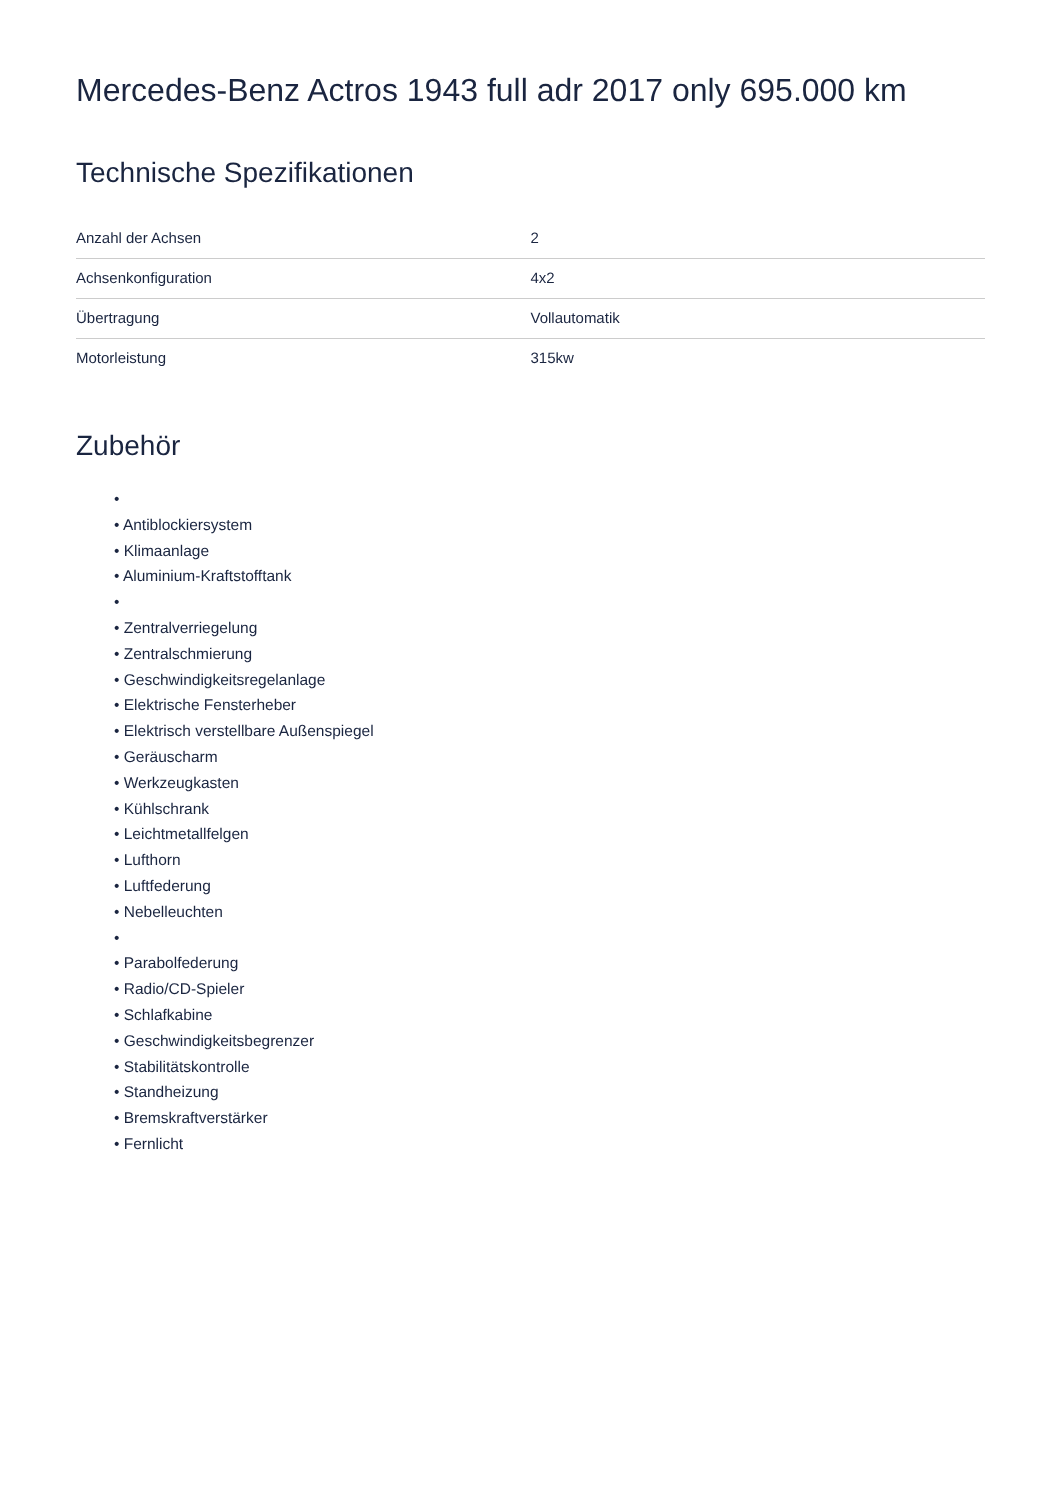Mercedes-Benz Actros 1943 full adr 2017 only 695.000 km
Technische Spezifikationen
| Anzahl der Achsen | 2 |
| Achsenkonfiguration | 4x2 |
| Übertragung | Vollautomatik |
| Motorleistung | 315kw |
Zubehör
•
• Antiblockiersystem
• Klimaanlage
• Aluminium-Kraftstofftank
•
• Zentralverriegelung
• Zentralschmierung
• Geschwindigkeitsregelanlage
• Elektrische Fensterheber
• Elektrisch verstellbare Außenspiegel
• Geräuscharm
• Werkzeugkasten
• Kühlschrank
• Leichtmetallfelgen
• Lufthorn
• Luftfederung
• Nebelleuchten
•
• Parabolfederung
• Radio/CD-Spieler
• Schlafkabine
• Geschwindigkeitsbegrenzer
• Stabilitätskontrolle
• Standheizung
• Bremskraftverstärker
• Fernlicht